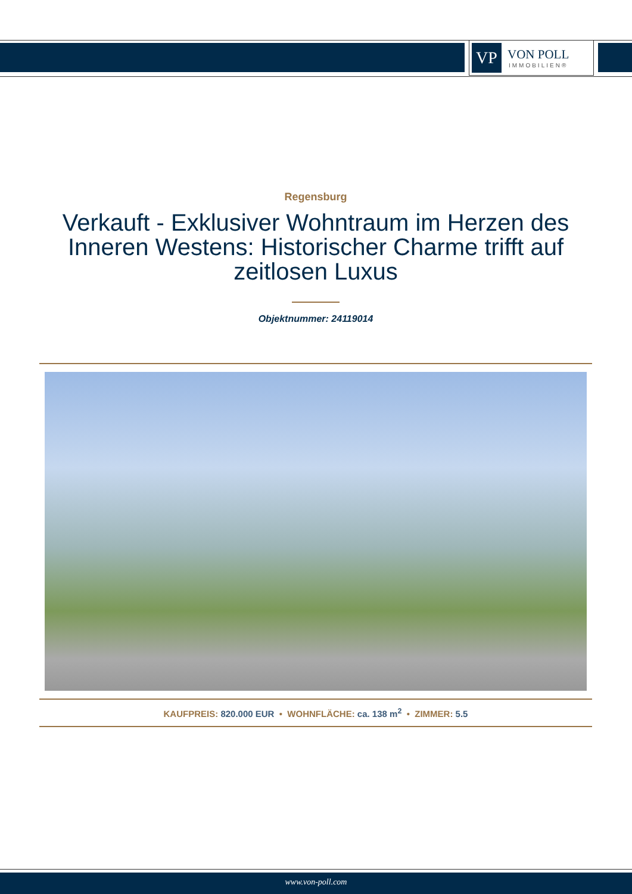VP
VON POLL
IMMOBILIEN®
Regensburg
Verkauft - Exklusiver Wohntraum im Herzen des Inneren Westens: Historischer Charme trifft auf zeitlosen Luxus
Objektnummer: 24119014
KAUFPREIS: 820.000 EUR • WOHNFLÄCHE: ca. 138 m<sup>2</sup> • ZIMMER: 5.5
www.von-poll.com